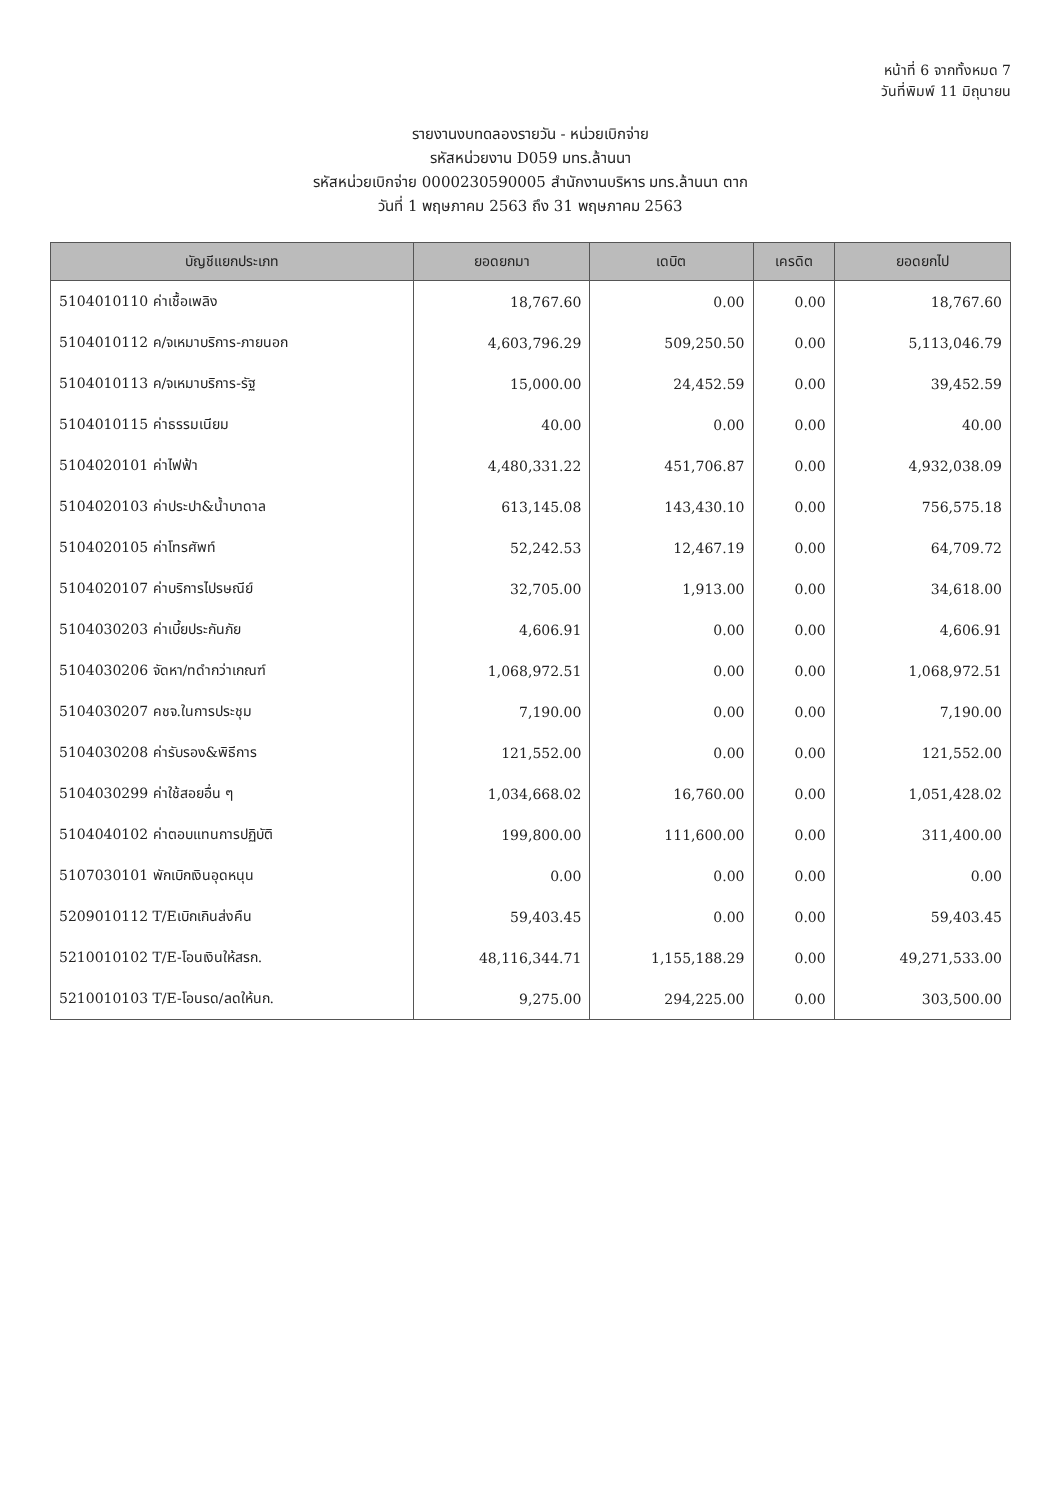หน้าที่ 6 จากทั้งหมด 7
วันที่พิมพ์ 11 มิถุนายน
รายงานงบทดลองรายวัน - หน่วยเบิกจ่าย
รหัสหน่วยงาน D059 มทร.ล้านนา
รหัสหน่วยเบิกจ่าย 0000230590005 สำนักงานบริหาร มทร.ล้านนา ตาก
วันที่ 1 พฤษภาคม 2563 ถึง 31 พฤษภาคม 2563
| บัญชีแยกประเภท | ยอดยกมา | เดบิต | เครดิต | ยอดยกไป |
| --- | --- | --- | --- | --- |
| 5104010110 ค่าเชื้อเพลิง | 18,767.60 | 0.00 | 0.00 | 18,767.60 |
| 5104010112 ค/จเหมาบริการ-ภายนอก | 4,603,796.29 | 509,250.50 | 0.00 | 5,113,046.79 |
| 5104010113 ค/จเหมาบริการ-รัฐ | 15,000.00 | 24,452.59 | 0.00 | 39,452.59 |
| 5104010115 ค่าธรรมเนียม | 40.00 | 0.00 | 0.00 | 40.00 |
| 5104020101 ค่าไฟฟ้า | 4,480,331.22 | 451,706.87 | 0.00 | 4,932,038.09 |
| 5104020103 ค่าประปา&น้ำบาดาล | 613,145.08 | 143,430.10 | 0.00 | 756,575.18 |
| 5104020105 ค่าโทรศัพท์ | 52,242.53 | 12,467.19 | 0.00 | 64,709.72 |
| 5104020107 ค่าบริการไปรษณีย์ | 32,705.00 | 1,913.00 | 0.00 | 34,618.00 |
| 5104030203 ค่าเบี้ยประกันภัย | 4,606.91 | 0.00 | 0.00 | 4,606.91 |
| 5104030206 จัดหา/ทดำกว่าเกณฑ์ | 1,068,972.51 | 0.00 | 0.00 | 1,068,972.51 |
| 5104030207 คชจ.ในการประชุม | 7,190.00 | 0.00 | 0.00 | 7,190.00 |
| 5104030208 ค่ารับรอง&พิธีการ | 121,552.00 | 0.00 | 0.00 | 121,552.00 |
| 5104030299 ค่าใช้สอยอื่น ๆ | 1,034,668.02 | 16,760.00 | 0.00 | 1,051,428.02 |
| 5104040102 ค่าตอบแทนการปฏิบัติ | 199,800.00 | 111,600.00 | 0.00 | 311,400.00 |
| 5107030101 พักเบิกเงินอุดหนุน | 0.00 | 0.00 | 0.00 | 0.00 |
| 5209010112 T/Eเบิกเกินส่งคืน | 59,403.45 | 0.00 | 0.00 | 59,403.45 |
| 5210010102 T/E-โอนเงินให้สรก. | 48,116,344.71 | 1,155,188.29 | 0.00 | 49,271,533.00 |
| 5210010103 T/E-โอนรด/ลดให้นก. | 9,275.00 | 294,225.00 | 0.00 | 303,500.00 |